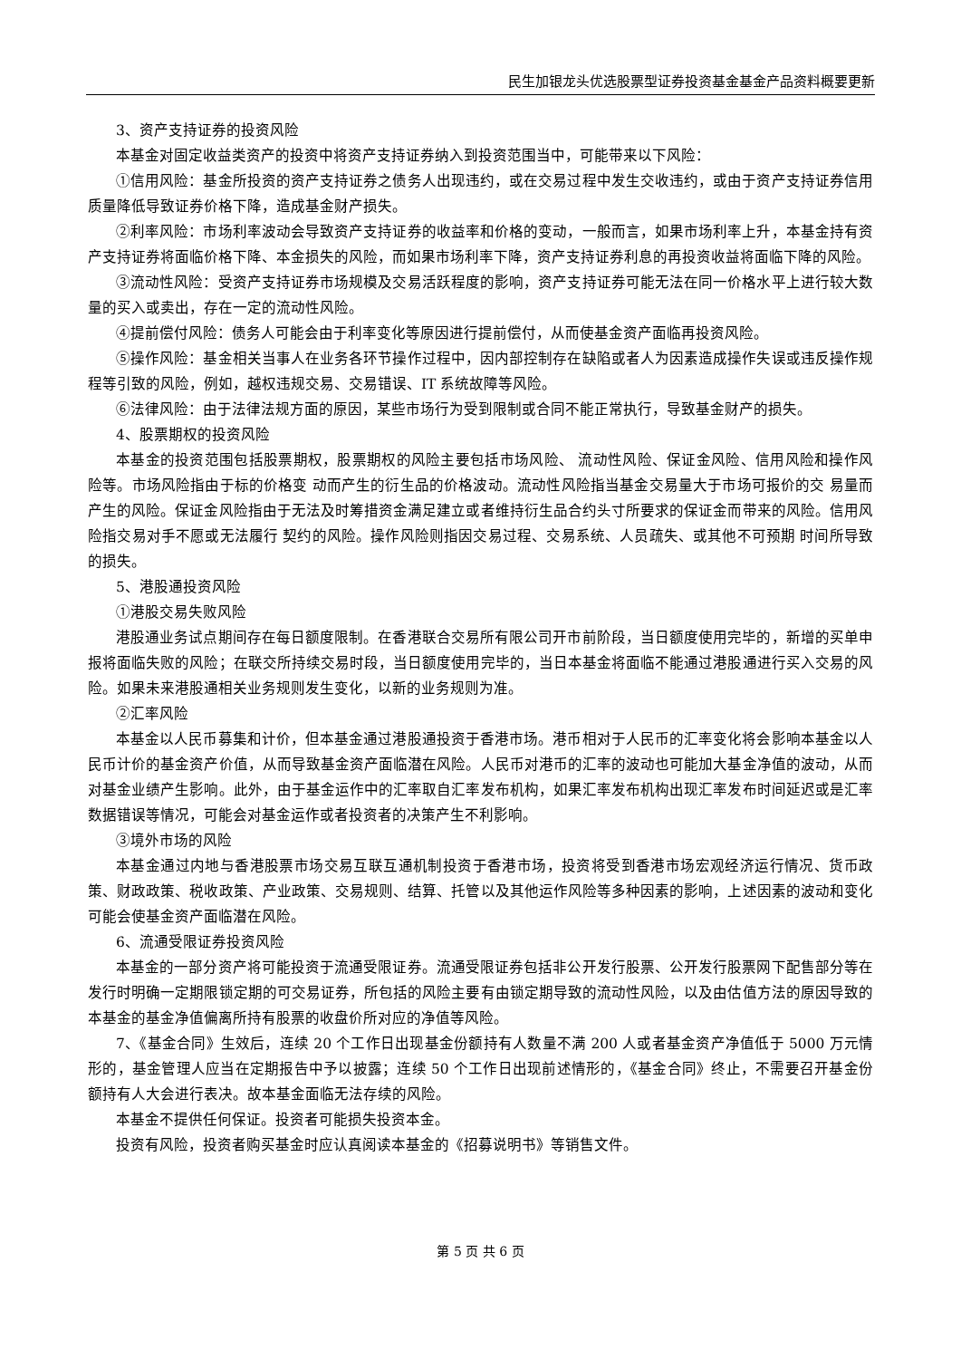民生加银龙头优选股票型证券投资基金基金产品资料概要更新
3、资产支持证券的投资风险
本基金对固定收益类资产的投资中将资产支持证券纳入到投资范围当中，可能带来以下风险：
①信用风险：基金所投资的资产支持证券之债务人出现违约，或在交易过程中发生交收违约，或由于资产支持证券信用质量降低导致证券价格下降，造成基金财产损失。
②利率风险：市场利率波动会导致资产支持证券的收益率和价格的变动，一般而言，如果市场利率上升，本基金持有资产支持证券将面临价格下降、本金损失的风险，而如果市场利率下降，资产支持证券利息的再投资收益将面临下降的风险。
③流动性风险：受资产支持证券市场规模及交易活跃程度的影响，资产支持证券可能无法在同一价格水平上进行较大数量的买入或卖出，存在一定的流动性风险。
④提前偿付风险：债务人可能会由于利率变化等原因进行提前偿付，从而使基金资产面临再投资风险。
⑤操作风险：基金相关当事人在业务各环节操作过程中，因内部控制存在缺陷或者人为因素造成操作失误或违反操作规程等引致的风险，例如，越权违规交易、交易错误、IT 系统故障等风险。
⑥法律风险：由于法律法规方面的原因，某些市场行为受到限制或合同不能正常执行，导致基金财产的损失。
4、股票期权的投资风险
本基金的投资范围包括股票期权，股票期权的风险主要包括市场风险、 流动性风险、保证金风险、信用风险和操作风险等。市场风险指由于标的价格变 动而产生的衍生品的价格波动。流动性风险指当基金交易量大于市场可报价的交 易量而产生的风险。保证金风险指由于无法及时筹措资金满足建立或者维持衍生品合约头寸所要求的保证金而带来的风险。信用风险指交易对手不愿或无法履行 契约的风险。操作风险则指因交易过程、交易系统、人员疏失、或其他不可预期 时间所导致的损失。
5、港股通投资风险
①港股交易失败风险
港股通业务试点期间存在每日额度限制。在香港联合交易所有限公司开市前阶段，当日额度使用完毕的，新增的买单申报将面临失败的风险；在联交所持续交易时段，当日额度使用完毕的，当日本基金将面临不能通过港股通进行买入交易的风险。如果未来港股通相关业务规则发生变化，以新的业务规则为准。
②汇率风险
本基金以人民币募集和计价，但本基金通过港股通投资于香港市场。港币相对于人民币的汇率变化将会影响本基金以人民币计价的基金资产价值，从而导致基金资产面临潜在风险。人民币对港币的汇率的波动也可能加大基金净值的波动，从而对基金业绩产生影响。此外，由于基金运作中的汇率取自汇率发布机构，如果汇率发布机构出现汇率发布时间延迟或是汇率数据错误等情况，可能会对基金运作或者投资者的决策产生不利影响。
③境外市场的风险
本基金通过内地与香港股票市场交易互联互通机制投资于香港市场，投资将受到香港市场宏观经济运行情况、货币政策、财政政策、税收政策、产业政策、交易规则、结算、托管以及其他运作风险等多种因素的影响，上述因素的波动和变化可能会使基金资产面临潜在风险。
6、流通受限证券投资风险
本基金的一部分资产将可能投资于流通受限证券。流通受限证券包括非公开发行股票、公开发行股票网下配售部分等在发行时明确一定期限锁定期的可交易证券，所包括的风险主要有由锁定期导致的流动性风险，以及由估值方法的原因导致的本基金的基金净值偏离所持有股票的收盘价所对应的净值等风险。
7、《基金合同》生效后，连续 20 个工作日出现基金份额持有人数量不满 200 人或者基金资产净值低于 5000 万元情形的，基金管理人应当在定期报告中予以披露；连续 50 个工作日出现前述情形的，《基金合同》终止，不需要召开基金份额持有人大会进行表决。故本基金面临无法存续的风险。
本基金不提供任何保证。投资者可能损失投资本金。
投资有风险，投资者购买基金时应认真阅读本基金的《招募说明书》等销售文件。
第 5 页 共 6 页